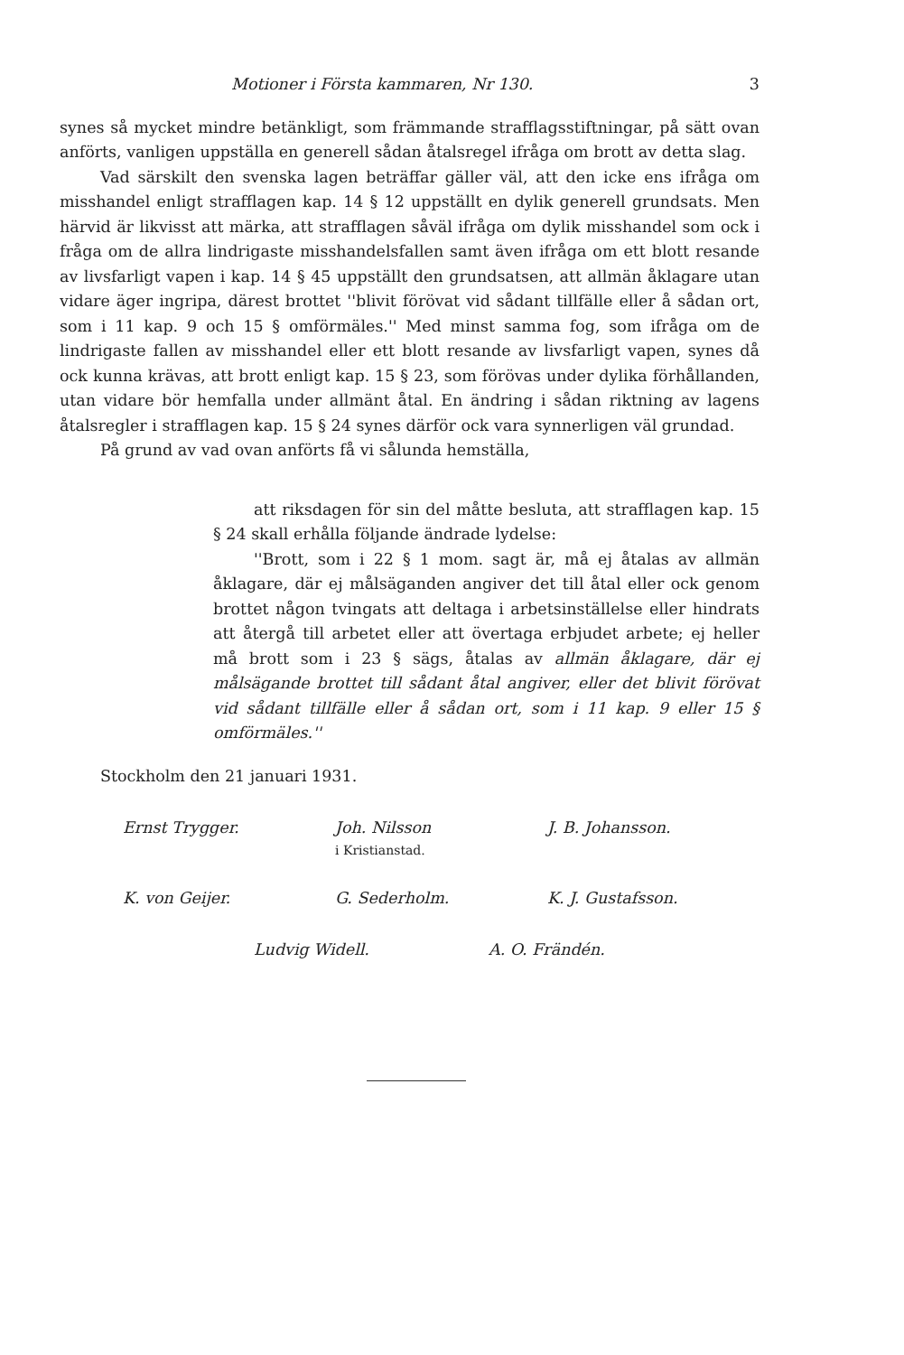Motioner i Första kammaren, Nr 130. 3
synes så mycket mindre betänkligt, som främmande strafflagsstiftningar, på sätt ovan anförts, vanligen uppställa en generell sådan åtalsregel ifråga om brott av detta slag.
Vad särskilt den svenska lagen beträffar gäller väl, att den icke ens ifråga om misshandel enligt strafflagen kap. 14 § 12 uppställt en dylik generell grundsats. Men härvid är likvisst att märka, att strafflagen såväl ifråga om dylik misshandel som ock i fråga om de allra lindrigaste misshandelsfallen samt även ifråga om ett blott resande av livsfarligt vapen i kap. 14 § 45 uppställt den grundsatsen, att allmän åklagare utan vidare äger ingripa, därest brottet ''blivit förövat vid sådant tillfälle eller å sådan ort, som i 11 kap. 9 och 15 § omförmäles.'' Med minst samma fog, som ifråga om de lindrigaste fallen av misshandel eller ett blott resande av livsfarligt vapen, synes då ock kunna krävas, att brott enligt kap. 15 § 23, som förövas under dylika förhållanden, utan vidare bör hemfalla under allmänt åtal. En ändring i sådan riktning av lagens åtalsregler i strafflagen kap. 15 § 24 synes därför ock vara synnerligen väl grundad.
På grund av vad ovan anförts få vi sålunda hemställa,
att riksdagen för sin del måtte besluta, att strafflagen kap. 15 § 24 skall erhålla följande ändrade lydelse:
''Brott, som i 22 § 1 mom. sagt är, må ej åtalas av allmän åklagare, där ej målsäganden angiver det till åtal eller ock genom brottet någon tvingats att deltaga i arbetsinställelse eller hindrats att återgå till arbetet eller att övertaga erbjudet arbete; ej heller må brott som i 23 § sägs, åtalas av allmän åklagare, där ej målsägande brottet till sådant åtal angiver, eller det blivit förövat vid sådant tillfälle eller å sådan ort, som i 11 kap. 9 eller 15 § omförmäles.''
Stockholm den 21 januari 1931.
Ernst Trygger. Joh. Nilsson
i Kristianstad.
J. B. Johansson.
K. von Geijer. G. Sederholm. K. J. Gustafsson.
Ludvig Widell. A. O. Frändén.